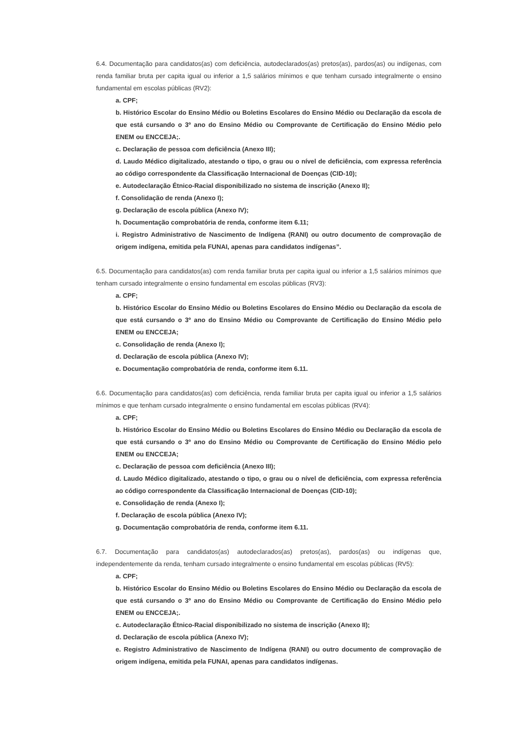6.4. Documentação para candidatos(as) com deficiência, autodeclarados(as) pretos(as), pardos(as) ou indígenas, com renda familiar bruta per capita igual ou inferior a 1,5 salários mínimos e que tenham cursado integralmente o ensino fundamental em escolas públicas (RV2):
a. CPF;
b. Histórico Escolar do Ensino Médio ou Boletins Escolares do Ensino Médio ou Declaração da escola de que está cursando o 3º ano do Ensino Médio ou Comprovante de Certificação do Ensino Médio pelo ENEM ou ENCCEJA;.
c. Declaração de pessoa com deficiência (Anexo III);
d. Laudo Médico digitalizado, atestando o tipo, o grau ou o nível de deficiência, com expressa referência ao código correspondente da Classificação Internacional de Doenças (CID-10);
e. Autodeclaração Étnico-Racial disponibilizado no sistema de inscrição (Anexo II);
f. Consolidação de renda (Anexo I);
g. Declaração de escola pública (Anexo IV);
h. Documentação comprobatória de renda, conforme item 6.11;
i. Registro Administrativo de Nascimento de Indígena (RANI) ou outro documento de comprovação de origem indígena, emitida pela FUNAI, apenas para candidatos indígenas”.
6.5. Documentação para candidatos(as) com renda familiar bruta per capita igual ou inferior a 1,5 salários mínimos que tenham cursado integralmente o ensino fundamental em escolas públicas (RV3):
a. CPF;
b. Histórico Escolar do Ensino Médio ou Boletins Escolares do Ensino Médio ou Declaração da escola de que está cursando o 3º ano do Ensino Médio ou Comprovante de Certificação do Ensino Médio pelo ENEM ou ENCCEJA;
c. Consolidação de renda (Anexo I);
d. Declaração de escola pública (Anexo IV);
e. Documentação comprobatória de renda, conforme item 6.11.
6.6. Documentação para candidatos(as) com deficiência, renda familiar bruta per capita igual ou inferior a 1,5 salários mínimos e que tenham cursado integralmente o ensino fundamental em escolas públicas (RV4):
a. CPF;
b. Histórico Escolar do Ensino Médio ou Boletins Escolares do Ensino Médio ou Declaração da escola de que está cursando o 3º ano do Ensino Médio ou Comprovante de Certificação do Ensino Médio pelo ENEM ou ENCCEJA;
c. Declaração de pessoa com deficiência (Anexo III);
d. Laudo Médico digitalizado, atestando o tipo, o grau ou o nível de deficiência, com expressa referência ao código correspondente da Classificação Internacional de Doenças (CID-10);
e. Consolidação de renda (Anexo I);
f. Declaração de escola pública (Anexo IV);
g. Documentação comprobatória de renda, conforme item 6.11.
6.7. Documentação para candidatos(as) autodeclarados(as) pretos(as), pardos(as) ou indígenas que, independentemente da renda, tenham cursado integralmente o ensino fundamental em escolas públicas (RV5):
a. CPF;
b. Histórico Escolar do Ensino Médio ou Boletins Escolares do Ensino Médio ou Declaração da escola de que está cursando o 3º ano do Ensino Médio ou Comprovante de Certificação do Ensino Médio pelo ENEM ou ENCCEJA;.
c. Autodeclaração Étnico-Racial disponibilizado no sistema de inscrição (Anexo II);
d. Declaração de escola pública (Anexo IV);
e. Registro Administrativo de Nascimento de Indígena (RANI) ou outro documento de comprovação de origem indígena, emitida pela FUNAI, apenas para candidatos indígenas.